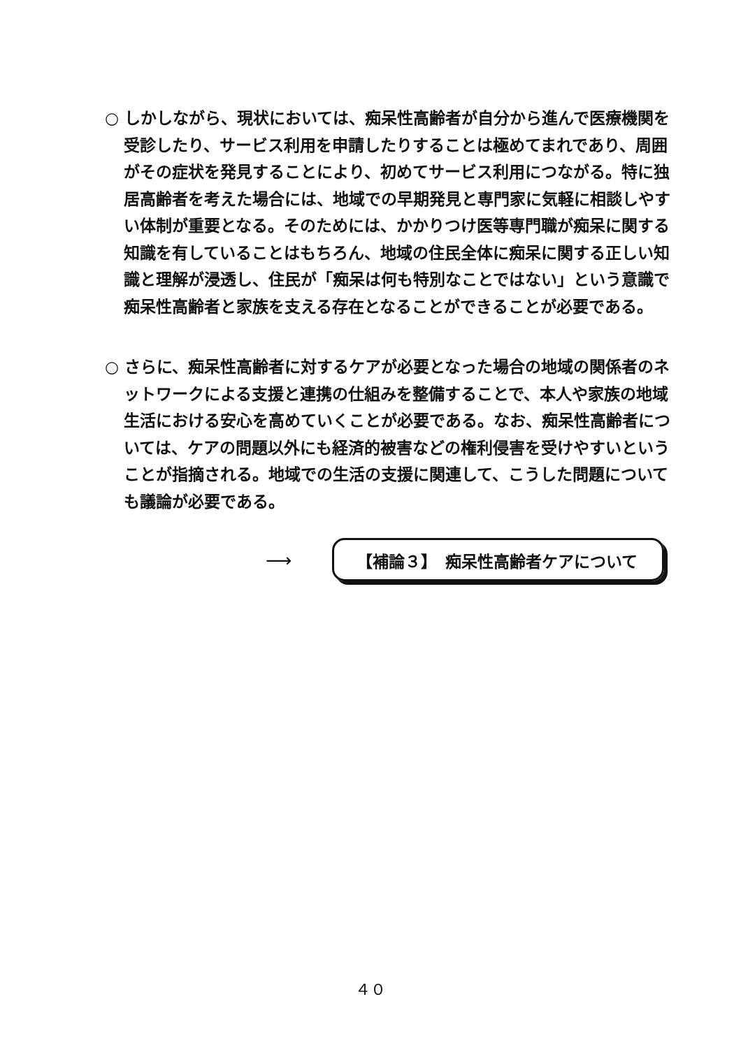○ しかしながら、現状においては、痴呆性高齢者が自分から進んで医療機関を受診したり、サービス利用を申請したりすることは極めてまれであり、周囲がその症状を発見することにより、初めてサービス利用につながる。特に独居高齢者を考えた場合には、地域での早期発見と専門家に気軽に相談しやすい体制が重要となる。そのためには、かかりつけ医等専門職が痴呆に関する知識を有していることはもちろん、地域の住民全体に痴呆に関する正しい知識と理解が浸透し、住民が「痴呆は何も特別なことではない」という意識で痴呆性高齢者と家族を支える存在となることができることが必要である。
○ さらに、痴呆性高齢者に対するケアが必要となった場合の地域の関係者のネットワークによる支援と連携の仕組みを整備することで、本人や家族の地域生活における安心を高めていくことが必要である。なお、痴呆性高齢者については、ケアの問題以外にも経済的被害などの権利侵害を受けやすいということが指摘される。地域での生活の支援に関連して、こうした問題についても議論が必要である。
⟶
【補論３】　痴呆性高齢者ケアについて
４０